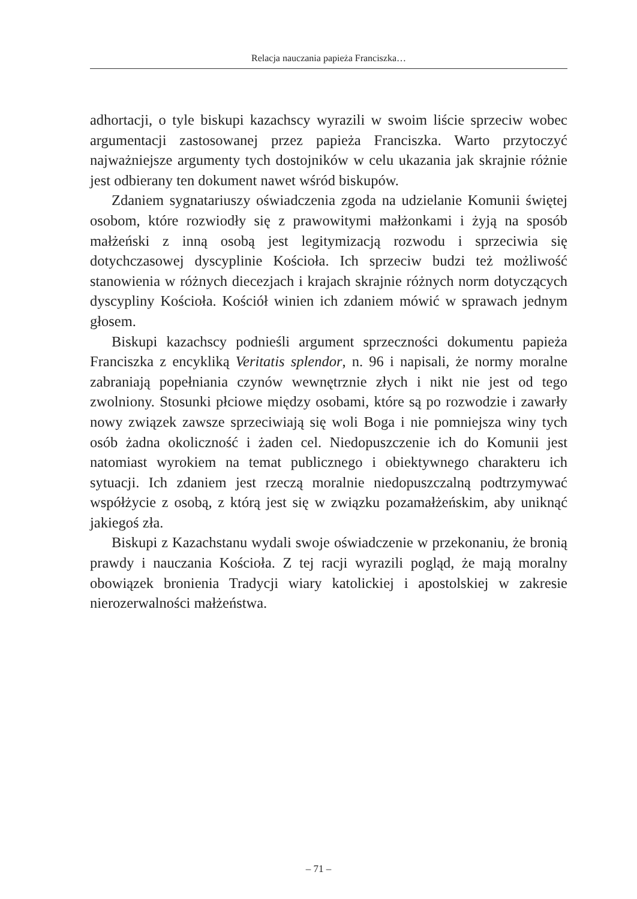Relacja nauczania papieża Franciszka…
adhortacji, o tyle biskupi kazachscy wyrazili w swoim liście sprzeciw wobec argumentacji zastosowanej przez papieża Franciszka. Warto przytoczyć najważniejsze argumenty tych dostojników w celu ukazania jak skrajnie różnie jest odbierany ten dokument nawet wśród biskupów.
Zdaniem sygnatariuszy oświadczenia zgoda na udzielanie Komunii świętej osobom, które rozwiodły się z prawowitymi małżonkami i żyją na sposób małżeński z inną osobą jest legitymizacją rozwodu i sprzeciwia się dotychczasowej dyscyplinie Kościoła. Ich sprzeciw budzi też możliwość stanowienia w różnych diecezjach i krajach skrajnie różnych norm dotyczących dyscypliny Kościoła. Kościół winien ich zdaniem mówić w sprawach jednym głosem.
Biskupi kazachscy podnieśli argument sprzeczności dokumentu papieża Franciszka z encykliką Veritatis splendor, n. 96 i napisali, że normy moralne zabraniają popełniania czynów wewnętrznie złych i nikt nie jest od tego zwolniony. Stosunki płciowe między osobami, które są po rozwodzie i zawarły nowy związek zawsze sprzeciwiają się woli Boga i nie pomniejsza winy tych osób żadna okoliczność i żaden cel. Niedopuszczenie ich do Komunii jest natomiast wyrokiem na temat publicznego i obiektywnego charakteru ich sytuacji. Ich zdaniem jest rzeczą moralnie niedopuszczalną podtrzymywać współżycie z osobą, z którą jest się w związku pozamałżeńskim, aby uniknąć jakiegoś zła.
Biskupi z Kazachstanu wydali swoje oświadczenie w przekonaniu, że bronią prawdy i nauczania Kościoła. Z tej racji wyrazili pogląd, że mają moralny obowiązek bronienia Tradycji wiary katolickiej i apostolskiej w zakresie nierozerwalności małżeństwa.
– 71 –